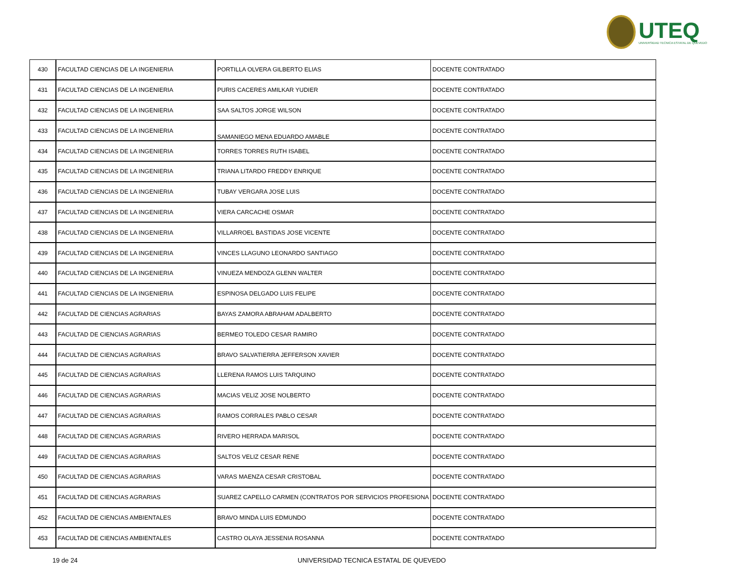UTEQ
UNIVERSIDAD TECNICA ESTATAL DE QUEVEDO
| 430 | FACULTAD CIENCIAS DE LA INGENIERIA | PORTILLA OLVERA GILBERTO ELIAS | DOCENTE CONTRATADO |
| 431 | FACULTAD CIENCIAS DE LA INGENIERIA | PURIS CACERES AMILKAR YUDIER | DOCENTE CONTRATADO |
| 432 | FACULTAD CIENCIAS DE LA INGENIERIA | SAA SALTOS JORGE WILSON | DOCENTE CONTRATADO |
| 433 | FACULTAD CIENCIAS DE LA INGENIERIA | SAMANIEGO MENA EDUARDO AMABLE | DOCENTE CONTRATADO |
| 434 | FACULTAD CIENCIAS DE LA INGENIERIA | TORRES TORRES RUTH ISABEL | DOCENTE CONTRATADO |
| 435 | FACULTAD CIENCIAS DE LA INGENIERIA | TRIANA LITARDO FREDDY ENRIQUE | DOCENTE CONTRATADO |
| 436 | FACULTAD CIENCIAS DE LA INGENIERIA | TUBAY VERGARA JOSE LUIS | DOCENTE CONTRATADO |
| 437 | FACULTAD CIENCIAS DE LA INGENIERIA | VIERA CARCACHE OSMAR | DOCENTE CONTRATADO |
| 438 | FACULTAD CIENCIAS DE LA INGENIERIA | VILLARROEL BASTIDAS JOSE VICENTE | DOCENTE CONTRATADO |
| 439 | FACULTAD CIENCIAS DE LA INGENIERIA | VINCES LLAGUNO LEONARDO SANTIAGO | DOCENTE CONTRATADO |
| 440 | FACULTAD CIENCIAS DE LA INGENIERIA | VINUEZA MENDOZA GLENN WALTER | DOCENTE CONTRATADO |
| 441 | FACULTAD CIENCIAS DE LA INGENIERIA | ESPINOSA DELGADO LUIS FELIPE | DOCENTE CONTRATADO |
| 442 | FACULTAD DE CIENCIAS AGRARIAS | BAYAS ZAMORA ABRAHAM ADALBERTO | DOCENTE CONTRATADO |
| 443 | FACULTAD DE CIENCIAS AGRARIAS | BERMEO TOLEDO CESAR RAMIRO | DOCENTE CONTRATADO |
| 444 | FACULTAD DE CIENCIAS AGRARIAS | BRAVO SALVATIERRA JEFFERSON XAVIER | DOCENTE CONTRATADO |
| 445 | FACULTAD DE CIENCIAS AGRARIAS | LLERENA RAMOS LUIS TARQUINO | DOCENTE CONTRATADO |
| 446 | FACULTAD DE CIENCIAS AGRARIAS | MACIAS VELIZ JOSE NOLBERTO | DOCENTE CONTRATADO |
| 447 | FACULTAD DE CIENCIAS AGRARIAS | RAMOS CORRALES PABLO CESAR | DOCENTE CONTRATADO |
| 448 | FACULTAD DE CIENCIAS AGRARIAS | RIVERO HERRADA MARISOL | DOCENTE CONTRATADO |
| 449 | FACULTAD DE CIENCIAS AGRARIAS | SALTOS VELIZ CESAR RENE | DOCENTE CONTRATADO |
| 450 | FACULTAD DE CIENCIAS AGRARIAS | VARAS MAENZA CESAR CRISTOBAL | DOCENTE CONTRATADO |
| 451 | FACULTAD DE CIENCIAS AGRARIAS | SUAREZ CAPELLO CARMEN (CONTRATOS POR SERVICIOS PROFESIONA | DOCENTE CONTRATADO |
| 452 | FACULTAD DE CIENCIAS AMBIENTALES | BRAVO MINDA LUIS EDMUNDO | DOCENTE CONTRATADO |
| 453 | FACULTAD DE CIENCIAS AMBIENTALES | CASTRO OLAYA JESSENIA ROSANNA | DOCENTE CONTRATADO |
19 de 24 UNIVERSIDAD TECNICA ESTATAL DE QUEVEDO